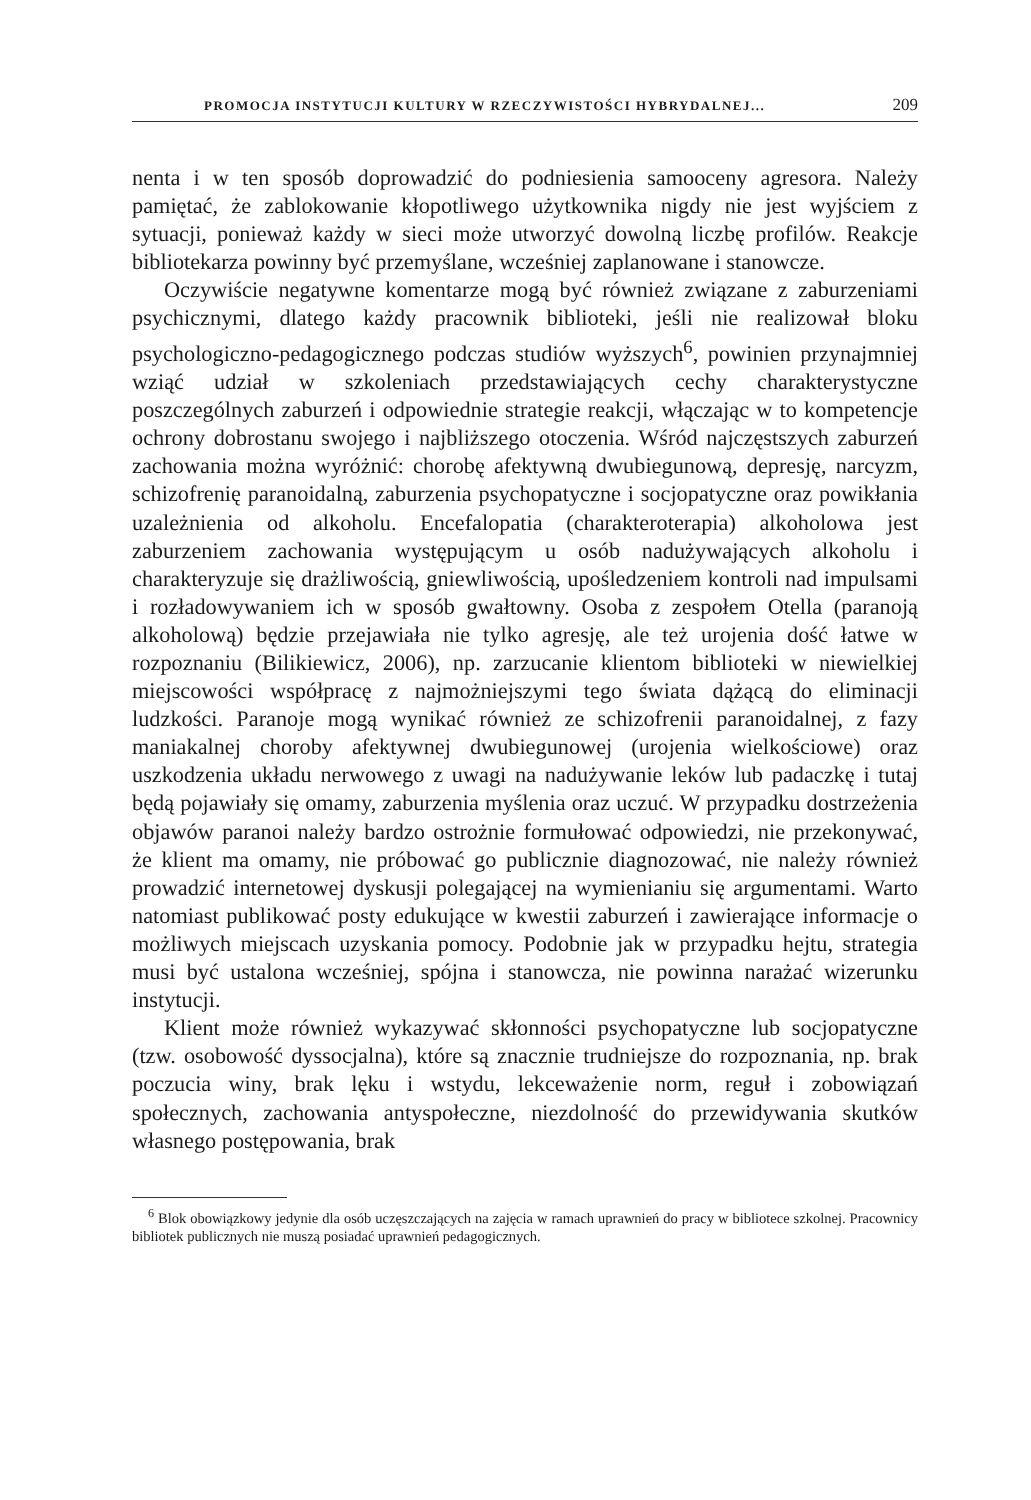PROMOCJA INSTYTUCJI KULTURY W RZECZYWISTOŚCI HYBRYDALNEJ... 209
nenta i w ten sposób doprowadzić do podniesienia samooceny agresora. Należy pamiętać, że zablokowanie kłopotliwego użytkownika nigdy nie jest wyjściem z sytuacji, ponieważ każdy w sieci może utworzyć dowolną liczbę profilów. Reakcje bibliotekarza powinny być przemyślane, wcześniej zaplanowane i stanowcze.
Oczywiście negatywne komentarze mogą być również związane z zaburzeniami psychicznymi, dlatego każdy pracownik biblioteki, jeśli nie realizował bloku psychologiczno-pedagogicznego podczas studiów wyższych<sup>6</sup>, powinien przynajmniej wziąć udział w szkoleniach przedstawiających cechy charakterystyczne poszczególnych zaburzeń i odpowiednie strategie reakcji, włączając w to kompetencje ochrony dobrostanu swojego i najbliższego otoczenia. Wśród najczęstszych zaburzeń zachowania można wyróżnić: chorobę afektywną dwubiegunową, depresję, narcyzm, schizofrenię paranoidalną, zaburzenia psychopatyczne i socjopatyczne oraz powikłania uzależnienia od alkoholu. Encefalopatia (charakteroterapia) alkoholowa jest zaburzeniem zachowania występującym u osób nadużywających alkoholu i charakteryzuje się drażliwością, gniewliwością, upośledzeniem kontroli nad impulsami i rozładowywaniem ich w sposób gwałtowny. Osoba z zespołem Otella (paranoją alkoholową) będzie przejawiała nie tylko agresję, ale też urojenia dość łatwe w rozpoznaniu (Bilikiewicz, 2006), np. zarzucanie klientom biblioteki w niewielkiej miejscowości współpracę z najmożniejszymi tego świata dążącą do eliminacji ludzkości. Paranoje mogą wynikać również ze schizofrenii paranoidalnej, z fazy maniakalnej choroby afektywnej dwubiegunowej (urojenia wielkościowe) oraz uszkodzenia układu nerwowego z uwagi na nadużywanie leków lub padaczkę i tutaj będą pojawiały się omamy, zaburzenia myślenia oraz uczuć. W przypadku dostrzeżenia objawów paranoi należy bardzo ostrożnie formułować odpowiedzi, nie przekonywać, że klient ma omamy, nie próbować go publicznie diagnozować, nie należy również prowadzić internetowej dyskusji polegającej na wymienianiu się argumentami. Warto natomiast publikować posty edukujące w kwestii zaburzeń i zawierające informacje o możliwych miejscach uzyskania pomocy. Podobnie jak w przypadku hejtu, strategia musi być ustalona wcześniej, spójna i stanowcza, nie powinna narażać wizerunku instytucji.
Klient może również wykazywać skłonności psychopatyczne lub socjopatyczne (tzw. osobowość dyssocjalna), które są znacznie trudniejsze do rozpoznania, np. brak poczucia winy, brak lęku i wstydu, lekceważenie norm, reguł i zobowiązań społecznych, zachowania antyspołeczne, niezdolność do przewidywania skutków własnego postępowania, brak
<sup>6</sup> Blok obowiązkowy jedynie dla osób uczęszczających na zajęcia w ramach uprawnień do pracy w bibliotece szkolnej. Pracownicy bibliotek publicznych nie muszą posiadać uprawnień pedagogicznych.